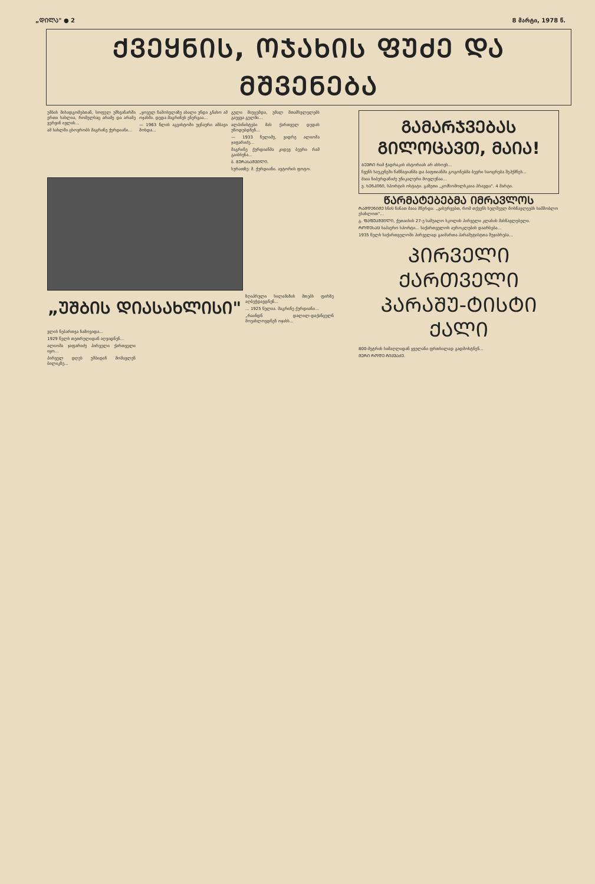„ᲓᲘᲚᲐ" ● 2 8 მარტი, 1978 წ.
ᲥᲕᲔᲧᲜᲘᲡ, ᲝᲯᲐᲮᲘᲡ ᲤᲣᲫᲔ ᲓᲐ ᲛᲨᲕᲔᲜᲔᲑᲐ
უშბის მისადგომებთან, სოფელ უშხვანარში ერთი სახლია, რომელსაც არამე და არამე ვერვინ ივლის...
ამ სახლში ცხოვრობს მაგრინე ქურდიანი...
„ყოველ ჩამოსვლაზე ახალი უნდა გნახო ამ ოჯახში. დედა მაგრინეს ენერგია...
— 1963 წლის აგვისტოში უცნაური ამბავი მოხდა...
გული მიუცემდა, უმალ მთამსვლელებს გაუყვა გულში...
ალპინისტები მას ქართველ დედას უწოდებდნენ...
— 1933 წელიმე, ვიდრე ალიოშა ჯაფარიძე...
მაგრინე ქურდიანმა კიდევ ბევრი რამ გაიხსენა...
ბ. ᲒᲣᲠᲐᲡᲐᲨᲕᲘᲚᲘ.
სურათზე: მ. ქურდიანი. ავტორის ფოტო.
„ᲣᲨᲑᲘᲡ ᲓᲘᲐᲡᲐᲮᲚᲘᲡᲘ"
ზღაპრული სილამაზის მთებს ფირზე აღბეჭდავდნენ...
... 1925 წელია. მაგრინე ქურდიანი...
„რაინდნ დალილ-დაქანცულნ მოუახლოვდნენ ოჯახს...
ვლის ნებართვა ჩამოვიდა...
1929 წელს თეთრულიდან აღვიდნენ...
ალიოშა ჯაფარიძე პირველი ქართველი იყო...
პირველ დღეს უშბიდან მომავლენ ბილიკზე...
ᲒᲐᲛᲐᲠᲯᲕᲔᲑᲐᲡ ᲒᲘᲚᲝᲪᲐᲕᲗ, ᲛᲐᲘᲐ!
ᲑᲔᲕᲠᲘ რამ ჭადრაკის ისტორიას არ ახსოვს...
ჩვენს საუკუნეში ნაწნავიანმა და ბაფთიანმა გოგონებმა ბევრი საოცრება შეჰქმნეს...
მაია ჩიბურდანიძე უნიკალური მოვლენაა...
ვ. ᲮᲔᲜᲙᲘᲜᲘ, სპორტის ოსტატი. გაზეთი „კომსომოლსკაია პრავდა". 4 მარტი.
ᲬᲐᲠᲛᲐᲢᲔᲑᲔᲑᲛᲐ ᲘᲛᲠᲐᲕᲚᲝᲡ
ᲠᲐᲛᲓᲔᲜᲘᲛᲔ ხნის წინათ მაია მწერდა: „გისურვებთ, რომ თქვენს ხელშეულ მოსწავლეებს სამშობლო ესახლოთ"...
გ. ᲤᲐᲤᲣᲐᲨᲕᲘᲚᲘ, ქუთაისის 27-ე საშუალო სკოლის პირველი კლასის მასწავლებელი.
ᲠᲝᲓᲔᲡᲐᲪ საჰაერო სპორტი... საქართველოს აეროკლუბის დაარსება...
1935 წელს საქართველოში პირველად გაიმართა პარაშუტისტთა შეჯიბრება...
ᲞᲘᲠᲕᲔᲚᲘ ᲥᲐᲠᲗᲕᲔᲚᲘ ᲞᲐᲠᲐᲨᲣ-ᲢᲘᲡᲢᲘ ᲥᲐᲚᲘ
800-მეტრის სიმაღლიდან ყველანი ფრთხილად გადმოხტნენ...
ᲛᲔᲠᲘ ᲠᲝᲓᲔ-ᲩᲘᲥᲕᲐᲫᲔ.